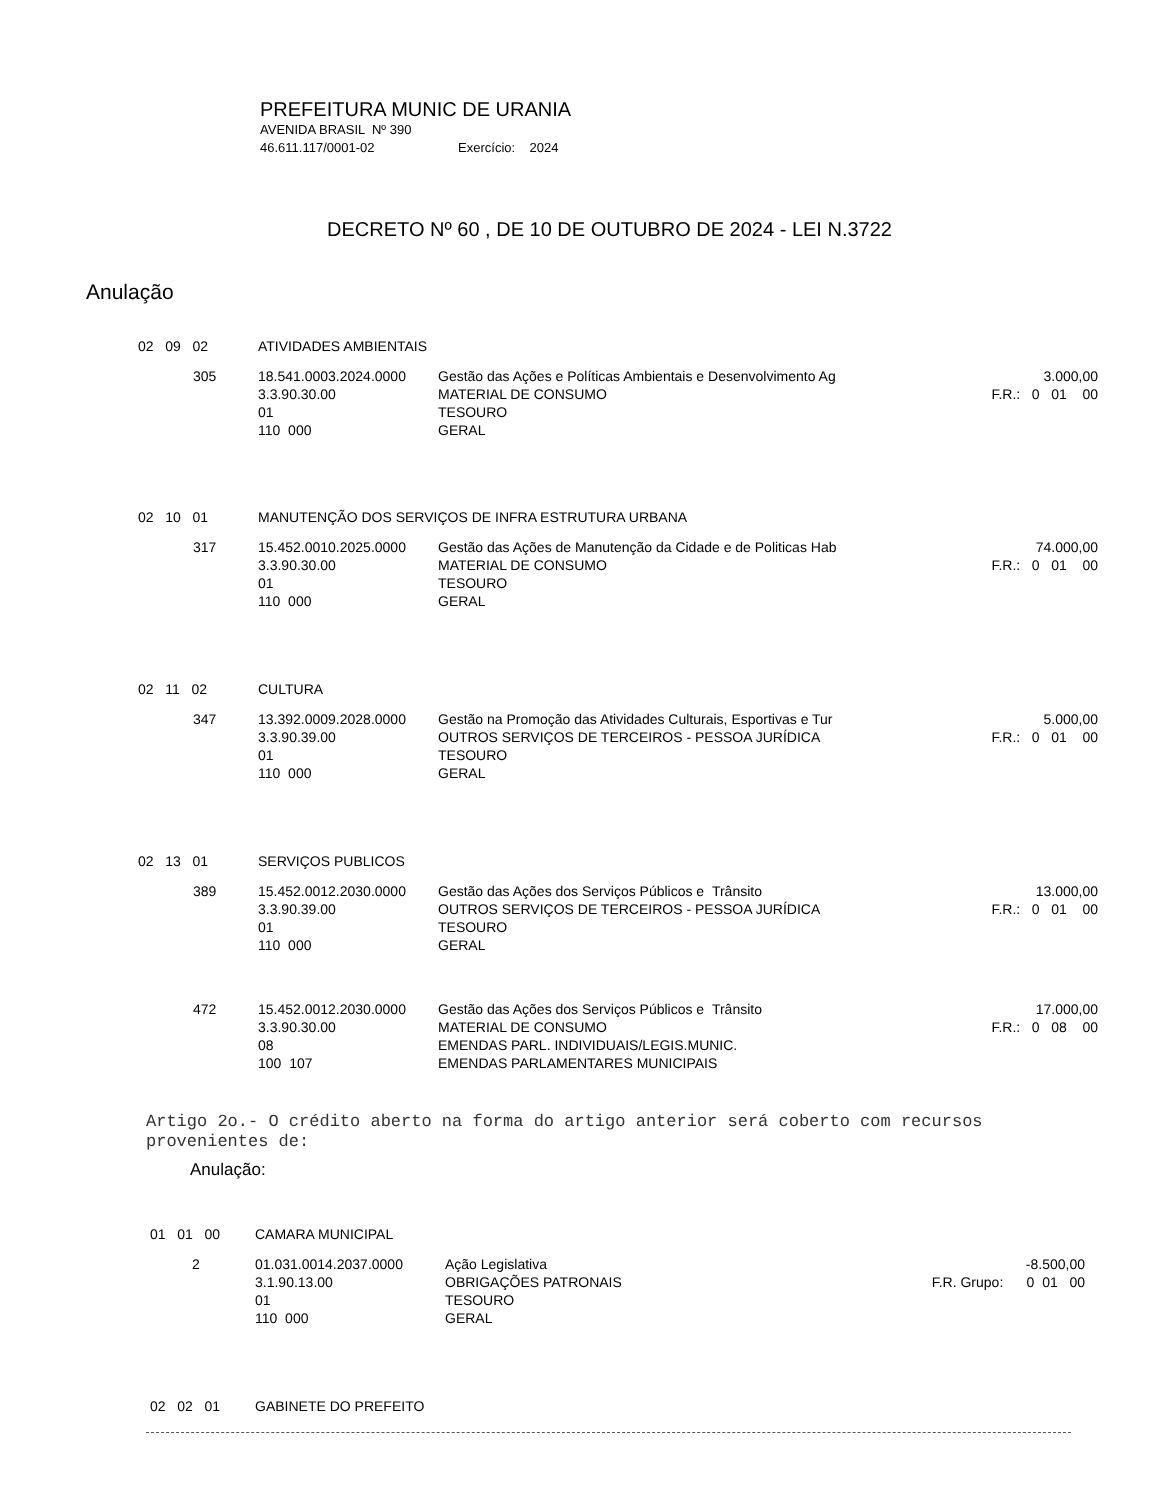PREFEITURA MUNIC DE URANIA
AVENIDA BRASIL Nº 390
46.611.117/0001-02 Exercício: 2024
DECRETO Nº 60 , DE 10 DE OUTUBRO DE 2024 - LEI N.3722
Anulação
| 02 09 02 | ATIVIDADES AMBIENTAIS | | |
| 305 | 18.541.0003.2024.0000 3.3.90.30.00 01 110 000 | Gestão das Ações e Políticas Ambientais e Desenvolvimento Ag MATERIAL DE CONSUMO TESOURO GERAL | 3.000,00 F.R.: 0 01 00 |
| 02 10 01 | MANUTENÇÃO DOS SERVIÇOS DE INFRA ESTRUTURA URBANA | | |
| 317 | 15.452.0010.2025.0000 3.3.90.30.00 01 110 000 | Gestão das Ações de Manutenção da Cidade e de Politicas Hab MATERIAL DE CONSUMO TESOURO GERAL | 74.000,00 F.R.: 0 01 00 |
| 02 11 02 | CULTURA | | |
| 347 | 13.392.0009.2028.0000 3.3.90.39.00 01 110 000 | Gestão na Promoção das Atividades Culturais, Esportivas e Tur OUTROS SERVIÇOS DE TERCEIROS - PESSOA JURÍDICA TESOURO GERAL | 5.000,00 F.R.: 0 01 00 |
| 02 13 01 | SERVIÇOS PUBLICOS | | |
| 389 | 15.452.0012.2030.0000 3.3.90.39.00 01 110 000 | Gestão das Ações dos Serviços Públicos e Trânsito OUTROS SERVIÇOS DE TERCEIROS - PESSOA JURÍDICA TESOURO GERAL | 13.000,00 F.R.: 0 01 00 |
| 472 | 15.452.0012.2030.0000 3.3.90.30.00 08 100 107 | Gestão das Ações dos Serviços Públicos e Trânsito MATERIAL DE CONSUMO EMENDAS PARL. INDIVIDUAIS/LEGIS.MUNIC. EMENDAS PARLAMENTARES MUNICIPAIS | 17.000,00 F.R.: 0 08 00 |
Artigo 2o.- O crédito aberto na forma do artigo anterior será coberto com recursos provenientes de:
Anulação:
| 01 01 00 | CAMARA MUNICIPAL | | |
| 2 | 01.031.0014.2037.0000 3.1.90.13.00 01 110 000 | Ação Legislativa OBRIGAÇÕES PATRONAIS TESOURO GERAL | -8.500,00 F.R. Grupo: 0 01 00 |
| 02 02 01 | GABINETE DO PREFEITO |